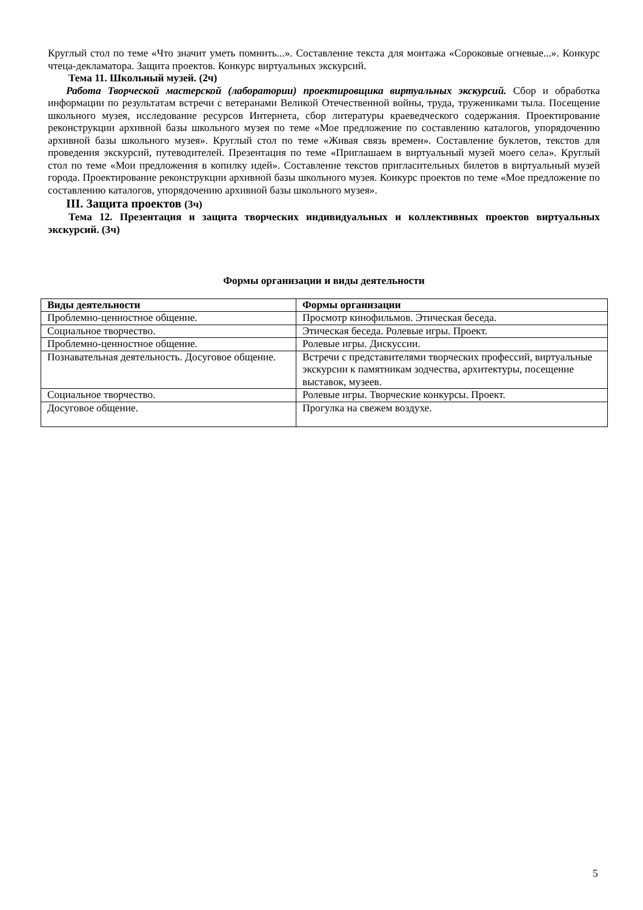Круглый стол по теме «Что значит уметь помнить...». Составление текста для монтажа «Сороковые огневые...». Конкурс чтеца-декламатора. Защита проектов. Конкурс виртуальных экскурсий.
Тема 11. Школьный музей. (2ч)
Работа Творческой мастерской (лаборатории) проектировщика виртуальных экскурсий. Сбор и обработка информации по результатам встречи с ветеранами Великой Отечественной войны, труда, тружениками тыла. Посещение школьного музея, исследование ресурсов Интернета, сбор литературы краеведческого содержания. Проектирование реконструкции архивной базы школьного музея по теме «Мое предложение по составлению каталогов, упорядочению архивной базы школьного музея». Круглый стол по теме «Живая связь времен». Составление буклетов, текстов для проведения экскурсий, путеводителей. Презентация по теме «Приглашаем в виртуальный музей моего села». Круглый стол по теме «Мои предложения в копилку идей». Составление текстов пригласительных билетов в виртуальный музей города. Проектирование реконструкции архивной базы школьного музея. Конкурс проектов по теме «Мое предложение по составлению каталогов, упорядочению архивной базы школьного музея».
III. Защита проектов (3ч)
Тема 12. Презентация и защита творческих индивидуальных и коллективных проектов виртуальных экскурсий. (3ч)
Формы организации и виды деятельности
| Виды деятельности | Формы организации |
| --- | --- |
| Проблемно-ценностное общение. | Просмотр кинофильмов. Этическая беседа. |
| Социальное творчество. | Этическая беседа. Ролевые игры. Проект. |
| Проблемно-ценностное общение. | Ролевые игры. Дискуссии. |
| Познавательная деятельность. Досуговое общение. | Встречи с представителями творческих профессий, виртуальные экскурсии к памятникам зодчества, архитектуры, посещение выставок, музеев. |
| Социальное творчество. | Ролевые игры. Творческие конкурсы. Проект. |
| Досуговое общение. | Прогулка на свежем воздухе. |
5